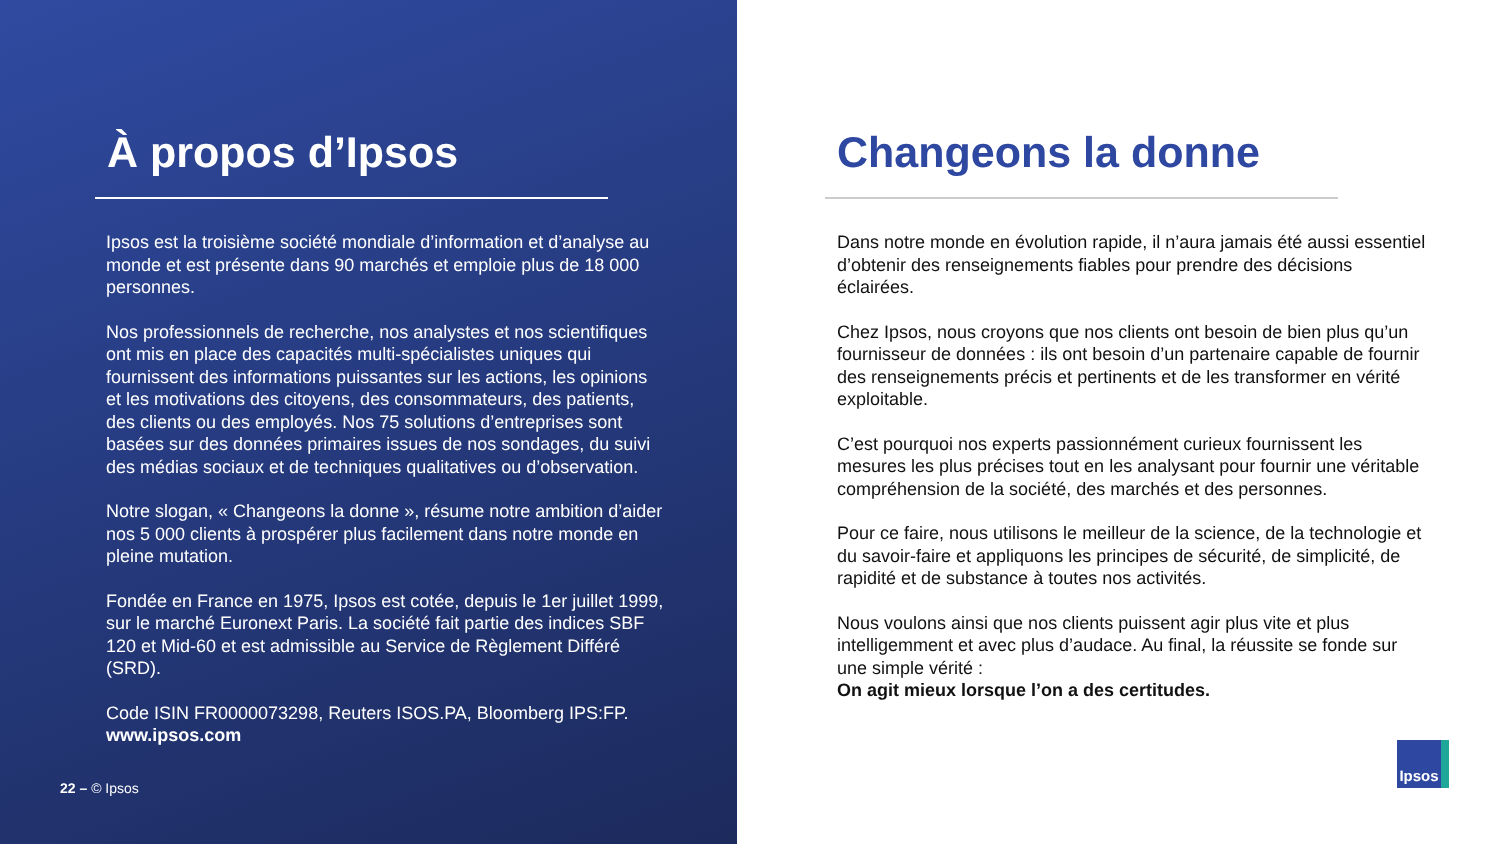À propos d’Ipsos
Ipsos est la troisième société mondiale d’information et d’analyse au monde et est présente dans 90 marchés et emploie plus de 18 000 personnes.
Nos professionnels de recherche, nos analystes et nos scientifiques ont mis en place des capacités multi-spécialistes uniques qui fournissent des informations puissantes sur les actions, les opinions et les motivations des citoyens, des consommateurs, des patients, des clients ou des employés. Nos 75 solutions d’entreprises sont basées sur des données primaires issues de nos sondages, du suivi des médias sociaux et de techniques qualitatives ou d’observation.
Notre slogan, « Changeons la donne », résume notre ambition d’aider nos 5 000 clients à prospérer plus facilement dans notre monde en pleine mutation.
Fondée en France en 1975, Ipsos est cotée, depuis le 1er juillet 1999, sur le marché Euronext Paris. La société fait partie des indices SBF 120 et Mid-60 et est admissible au Service de Règlement Différé (SRD).
Code ISIN FR0000073298, Reuters ISOS.PA, Bloomberg IPS:FP.
www.ipsos.com
22 – © Ipsos
Changeons la donne
Dans notre monde en évolution rapide, il n’aura jamais été aussi essentiel d’obtenir des renseignements fiables pour prendre des décisions éclairées.
Chez Ipsos, nous croyons que nos clients ont besoin de bien plus qu’un fournisseur de données : ils ont besoin d’un partenaire capable de fournir des renseignements précis et pertinents et de les transformer en vérité exploitable.
C’est pourquoi nos experts passionnément curieux fournissent les mesures les plus précises tout en les analysant pour fournir une véritable compréhension de la société, des marchés et des personnes.
Pour ce faire, nous utilisons le meilleur de la science, de la technologie et du savoir-faire et appliquons les principes de sécurité, de simplicité, de rapidité et de substance à toutes nos activités.
Nous voulons ainsi que nos clients puissent agir plus vite et plus intelligemment et avec plus d’audace. Au final, la réussite se fonde sur une simple vérité :
On agit mieux lorsque l’on a des certitudes.
Ipsos